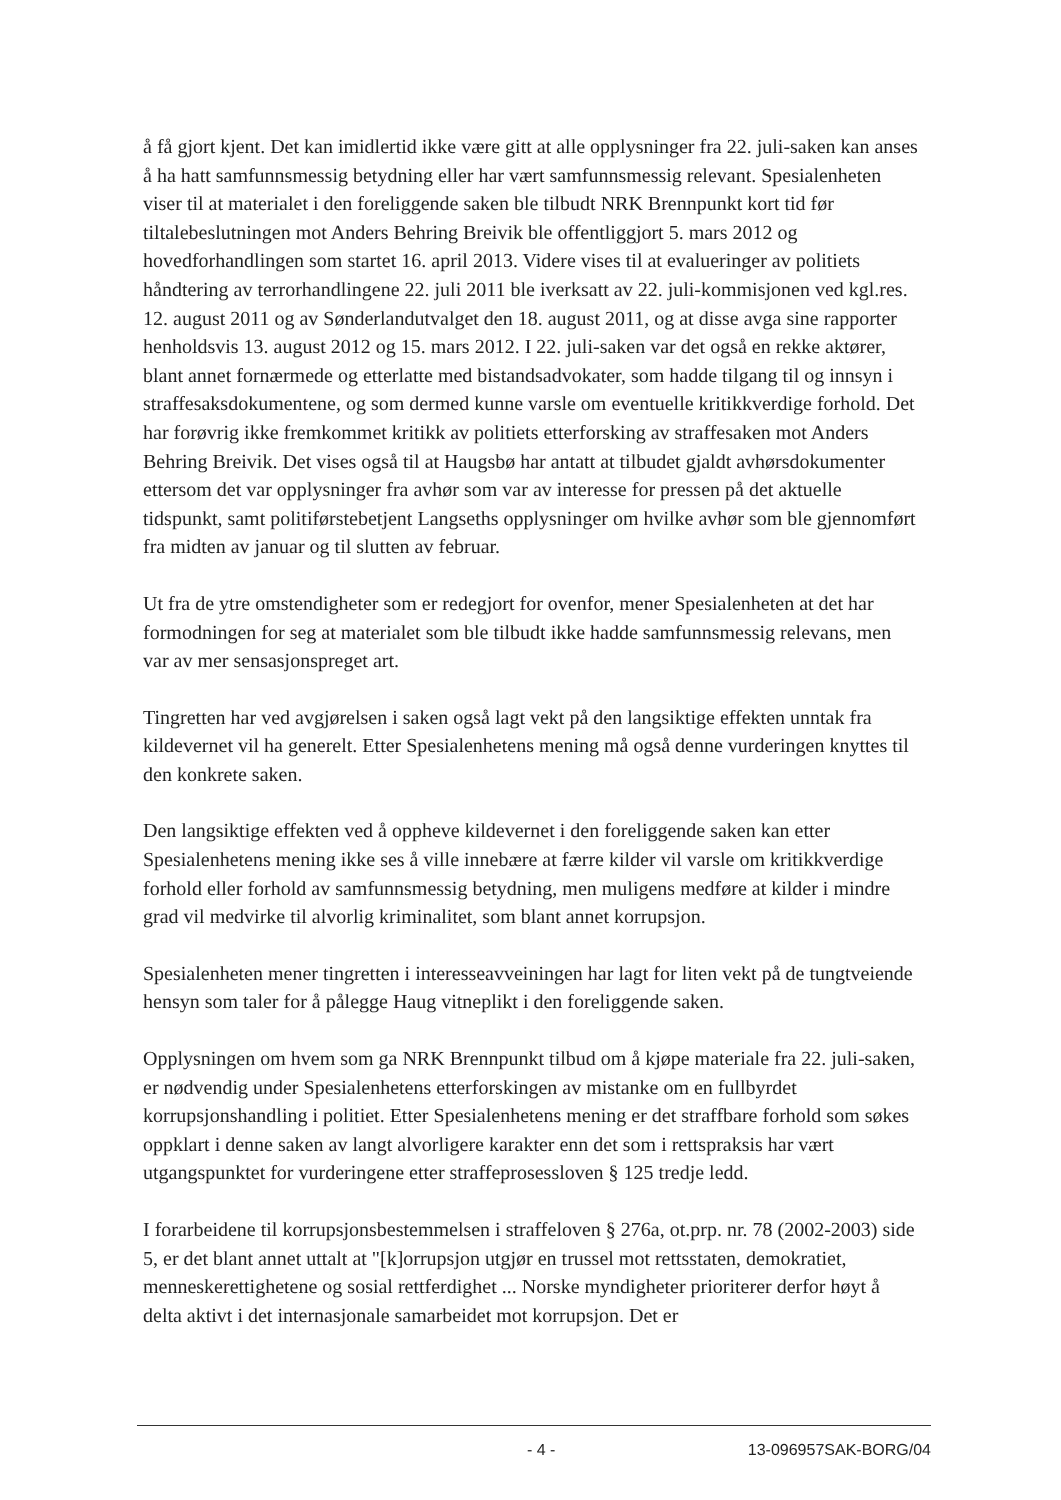å få gjort kjent. Det kan imidlertid ikke være gitt at alle opplysninger fra 22. juli-saken kan anses å ha hatt samfunnsmessig betydning eller har vært samfunnsmessig relevant. Spesialenheten viser til at materialet i den foreliggende saken ble tilbudt NRK Brennpunkt kort tid før tiltalebeslutningen mot Anders Behring Breivik ble offentliggjort 5. mars 2012 og hovedforhandlingen som startet 16. april 2013. Videre vises til at evalueringer av politiets håndtering av terrorhandlingene 22. juli 2011 ble iverksatt av 22. juli-kommisjonen ved kgl.res. 12. august 2011 og av Sønderlandutvalget den 18. august 2011, og at disse avga sine rapporter henholdsvis 13. august 2012 og 15. mars 2012. I 22. juli-saken var det også en rekke aktører, blant annet fornærmede og etterlatte med bistandsadvokater, som hadde tilgang til og innsyn i straffesaksdokumentene, og som dermed kunne varsle om eventuelle kritikkverdige forhold. Det har forøvrig ikke fremkommet kritikk av politiets etterforsking av straffesaken mot Anders Behring Breivik. Det vises også til at Haugsbø har antatt at tilbudet gjaldt avhørsdokumenter ettersom det var opplysninger fra avhør som var av interesse for pressen på det aktuelle tidspunkt, samt politiførstebetjent Langseths opplysninger om hvilke avhør som ble gjennomført fra midten av januar og til slutten av februar.
Ut fra de ytre omstendigheter som er redegjort for ovenfor, mener Spesialenheten at det har formodningen for seg at materialet som ble tilbudt ikke hadde samfunnsmessig relevans, men var av mer sensasjonspreget art.
Tingretten har ved avgjørelsen i saken også lagt vekt på den langsiktige effekten unntak fra kildevernet vil ha generelt. Etter Spesialenhetens mening må også denne vurderingen knyttes til den konkrete saken.
Den langsiktige effekten ved å oppheve kildevernet i den foreliggende saken kan etter Spesialenhetens mening ikke ses å ville innebære at færre kilder vil varsle om kritikkverdige forhold eller forhold av samfunnsmessig betydning, men muligens medføre at kilder i mindre grad vil medvirke til alvorlig kriminalitet, som blant annet korrupsjon.
Spesialenheten mener tingretten i interesseavveiningen har lagt for liten vekt på de tungtveiende hensyn som taler for å pålegge Haug vitneplikt i den foreliggende saken.
Opplysningen om hvem som ga NRK Brennpunkt tilbud om å kjøpe materiale fra 22. juli-saken, er nødvendig under Spesialenhetens etterforskingen av mistanke om en fullbyrdet korrupsjonshandling i politiet. Etter Spesialenhetens mening er det straffbare forhold som søkes oppklart i denne saken av langt alvorligere karakter enn det som i rettspraksis har vært utgangspunktet for vurderingene etter straffeprosessloven § 125 tredje ledd.
I forarbeidene til korrupsjonsbestemmelsen i straffeloven § 276a, ot.prp. nr. 78 (2002-2003) side 5, er det blant annet uttalt at "[k]orrupsjon utgjør en trussel mot rettsstaten, demokratiet, menneskerettighetene og sosial rettferdighet ... Norske myndigheter prioriterer derfor høyt å delta aktivt i det internasjonale samarbeidet mot korrupsjon. Det er
- 4 - 13-096957SAK-BORG/04